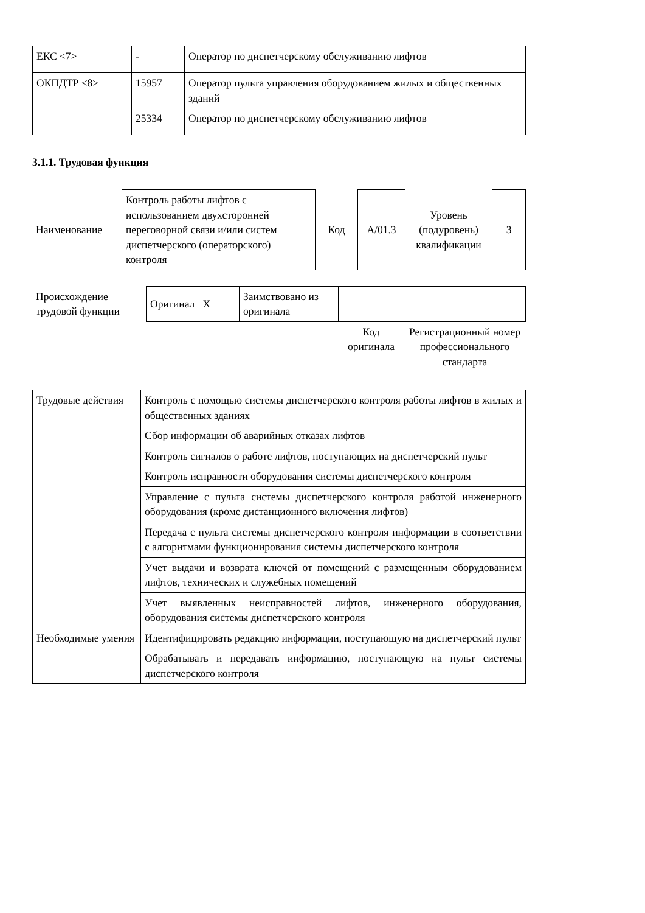| ЕКС <7> | - | Оператор по диспетчерскому обслуживанию лифтов |
| ОКПДТР <8> | 15957 | Оператор пульта управления оборудованием жилых и общественных зданий |
| | 25334 | Оператор по диспетчерскому обслуживанию лифтов |
3.1.1. Трудовая функция
| Наименование | Контроль работы лифтов с использованием двухсторонней переговорной связи и/или систем диспетчерского (операторского) контроля | Код | А/01.3 | Уровень (подуровень) квалификации | 3 |
| Происхождение трудовой функции | Оригинал X | Заимствовано из оригинала | | |
| | | | Код оригинала | Регистрационный номер профессионального стандарта |
| Трудовые действия | Контроль с помощью системы диспетчерского контроля работы лифтов в жилых и общественных зданиях |
| | Сбор информации об аварийных отказах лифтов |
| | Контроль сигналов о работе лифтов, поступающих на диспетчерский пульт |
| | Контроль исправности оборудования системы диспетчерского контроля |
| | Управление с пульта системы диспетчерского контроля работой инженерного оборудования (кроме дистанционного включения лифтов) |
| | Передача с пульта системы диспетчерского контроля информации в соответствии с алгоритмами функционирования системы диспетчерского контроля |
| | Учет выдачи и возврата ключей от помещений с размещенным оборудованием лифтов, технических и служебных помещений |
| | Учет выявленных неисправностей лифтов, инженерного оборудования, оборудования системы диспетчерского контроля |
| Необходимые умения | Идентифицировать редакцию информации, поступающую на диспетчерский пульт |
| | Обрабатывать и передавать информацию, поступающую на пульт системы диспетчерского контроля |